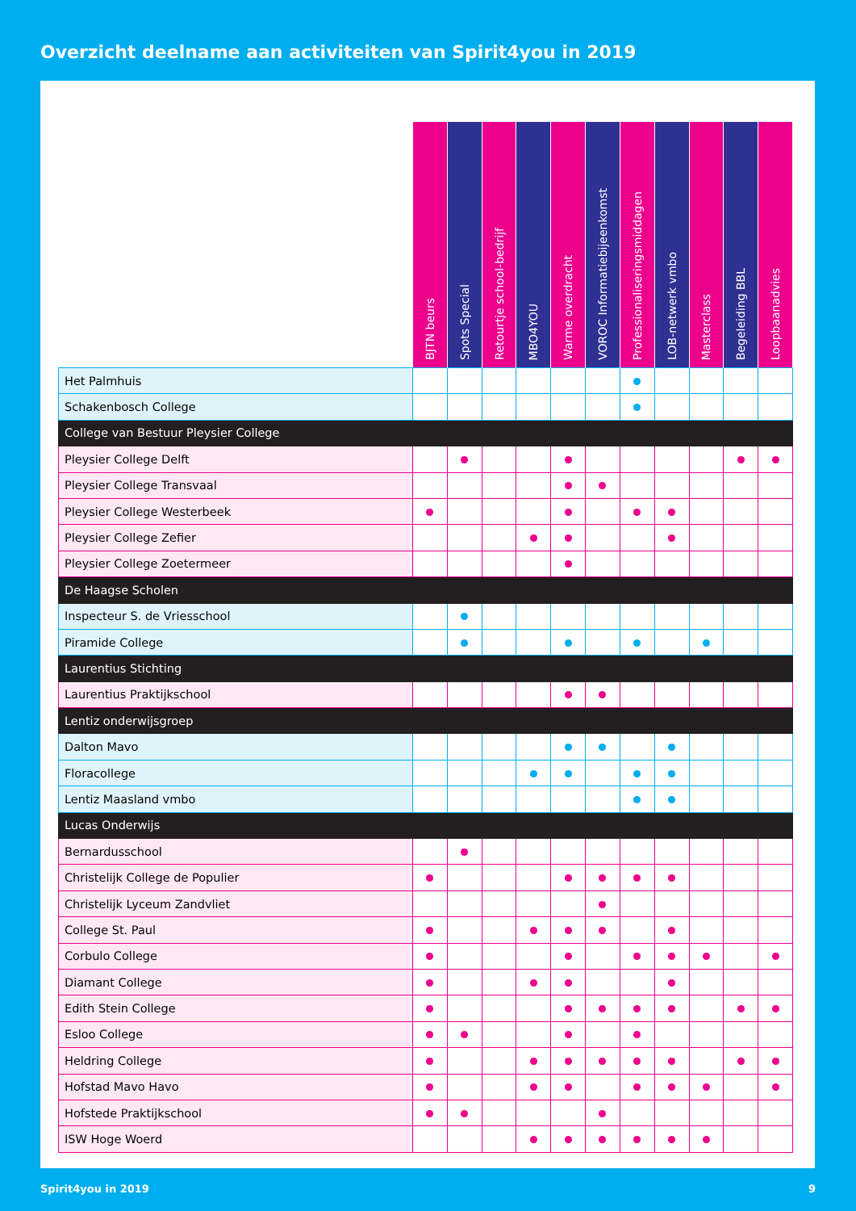Overzicht deelname aan activiteiten van Spirit4you in 2019
| | BJTN beurs | Spots Special | Retourtje school-bedrijf | MBO4YOU | Warme overdracht | VOROC Informatiebijeenkomst | Professionaliseringsmiddagen | LOB-netwerk vmbo | Masterclass | Begeleiding BBL | Loopbaanadvies |
| --- | --- | --- | --- | --- | --- | --- | --- | --- | --- | --- | --- |
| Het Palmhuis | | | | | | | | | | | |
| Schakenbosch College | | | | | | | | | | | |
| College van Bestuur Pleysier College | | | | | | | | | | | |
| Pleysier College Delft | | | | | | | | | | | |
| Pleysier College Transvaal | | | | | | | | | | | |
| Pleysier College Westerbeek | | | | | | | | | | | |
| Pleysier College Zefier | | | | | | | | | | | |
| Pleysier College Zoetermeer | | | | | | | | | | | |
| De Haagse Scholen | | | | | | | | | | | |
| Inspecteur S. de Vriesschool | | | | | | | | | | | |
| Piramide College | | | | | | | | | | | |
| Laurentius Stichting | | | | | | | | | | | |
| Laurentius Praktijkschool | | | | | | | | | | | |
| Lentiz onderwijsgroep | | | | | | | | | | | |
| Dalton Mavo | | | | | | | | | | | |
| Floracollege | | | | | | | | | | | |
| Lentiz Maasland vmbo | | | | | | | | | | | |
| Lucas Onderwijs | | | | | | | | | | | |
| Bernardusschool | | | | | | | | | | | |
| Christelijk College de Populier | | | | | | | | | | | |
| Christelijk Lyceum Zandvliet | | | | | | | | | | | |
| College St. Paul | | | | | | | | | | | |
| Corbulo College | | | | | | | | | | | |
| Diamant College | | | | | | | | | | | |
| Edith Stein College | | | | | | | | | | | |
| Esloo College | | | | | | | | | | | |
| Heldring College | | | | | | | | | | | |
| Hofstad Mavo Havo | | | | | | | | | | | |
| Hofstede Praktijkschool | | | | | | | | | | | |
| ISW Hoge Woerd | | | | | | | | | | | |
Spirit4you in 2019 9